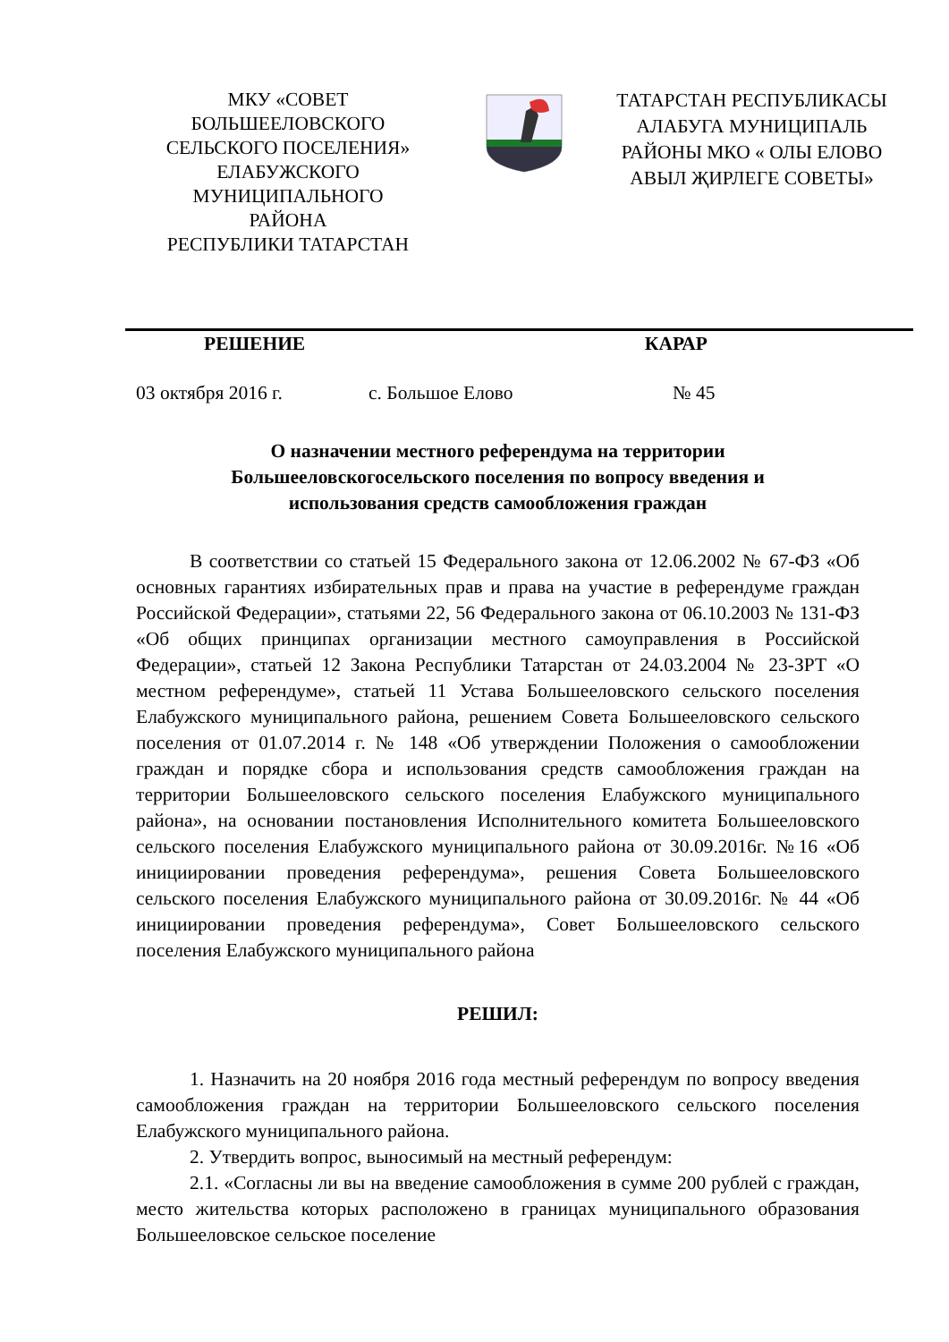МКУ «СОВЕТ
БОЛЬШЕЕЛОВСКОГО
СЕЛЬСКОГО ПОСЕЛЕНИЯ»
ЕЛАБУЖСКОГО
МУНИЦИПАЛЬНОГО
РАЙОНА
РЕСПУБЛИКИ ТАТАРСТАН
ТАТАРСТАН РЕСПУБЛИКАСЫ
АЛАБУГА МУНИЦИПАЛЬ
РАЙОНЫ МКО « ОЛЫ ЕЛОВО
АВЫЛ ҖИРЛЕГЕ СОВЕТЫ»
РЕШЕНИЕ КАРАР
03 октября 2016 г. с. Большое Елово № 45
О назначении местного референдума на территории
Большееловскогосельского поселения по вопросу введения и
использования средств самообложения граждан
В соответствии со статьей 15 Федерального закона от 12.06.2002 № 67-ФЗ «Об основных гарантиях избирательных прав и права на участие в референдуме граждан Российской Федерации», статьями 22, 56 Федерального закона от 06.10.2003 № 131-ФЗ «Об общих принципах организации местного самоуправления в Российской Федерации», статьей 12 Закона Республики Татарстан от 24.03.2004 № 23-ЗРТ «О местном референдуме», статьей 11 Устава Большееловского сельского поселения Елабужского муниципального района, решением Совета Большееловского сельского поселения от 01.07.2014 г. № 148 «Об утверждении Положения о самообложении граждан и порядке сбора и использования средств самообложения граждан на территории Большееловского сельского поселения Елабужского муниципального района», на основании постановления Исполнительного комитета Большееловского сельского поселения Елабужского муниципального района от 30.09.2016г. №16 «Об инициировании проведения референдума», решения Совета Большееловского сельского поселения Елабужского муниципального района от 30.09.2016г. № 44 «Об инициировании проведения референдума», Совет Большееловского сельского поселения Елабужского муниципального района
РЕШИЛ:
1. Назначить на 20 ноября 2016 года местный референдум по вопросу введения самообложения граждан на территории Большееловского сельского поселения Елабужского муниципального района.
2. Утвердить вопрос, выносимый на местный референдум:
2.1. «Согласны ли вы на введение самообложения в сумме 200 рублей с граждан, место жительства которых расположено в границах муниципального образования Большееловское сельское поселение